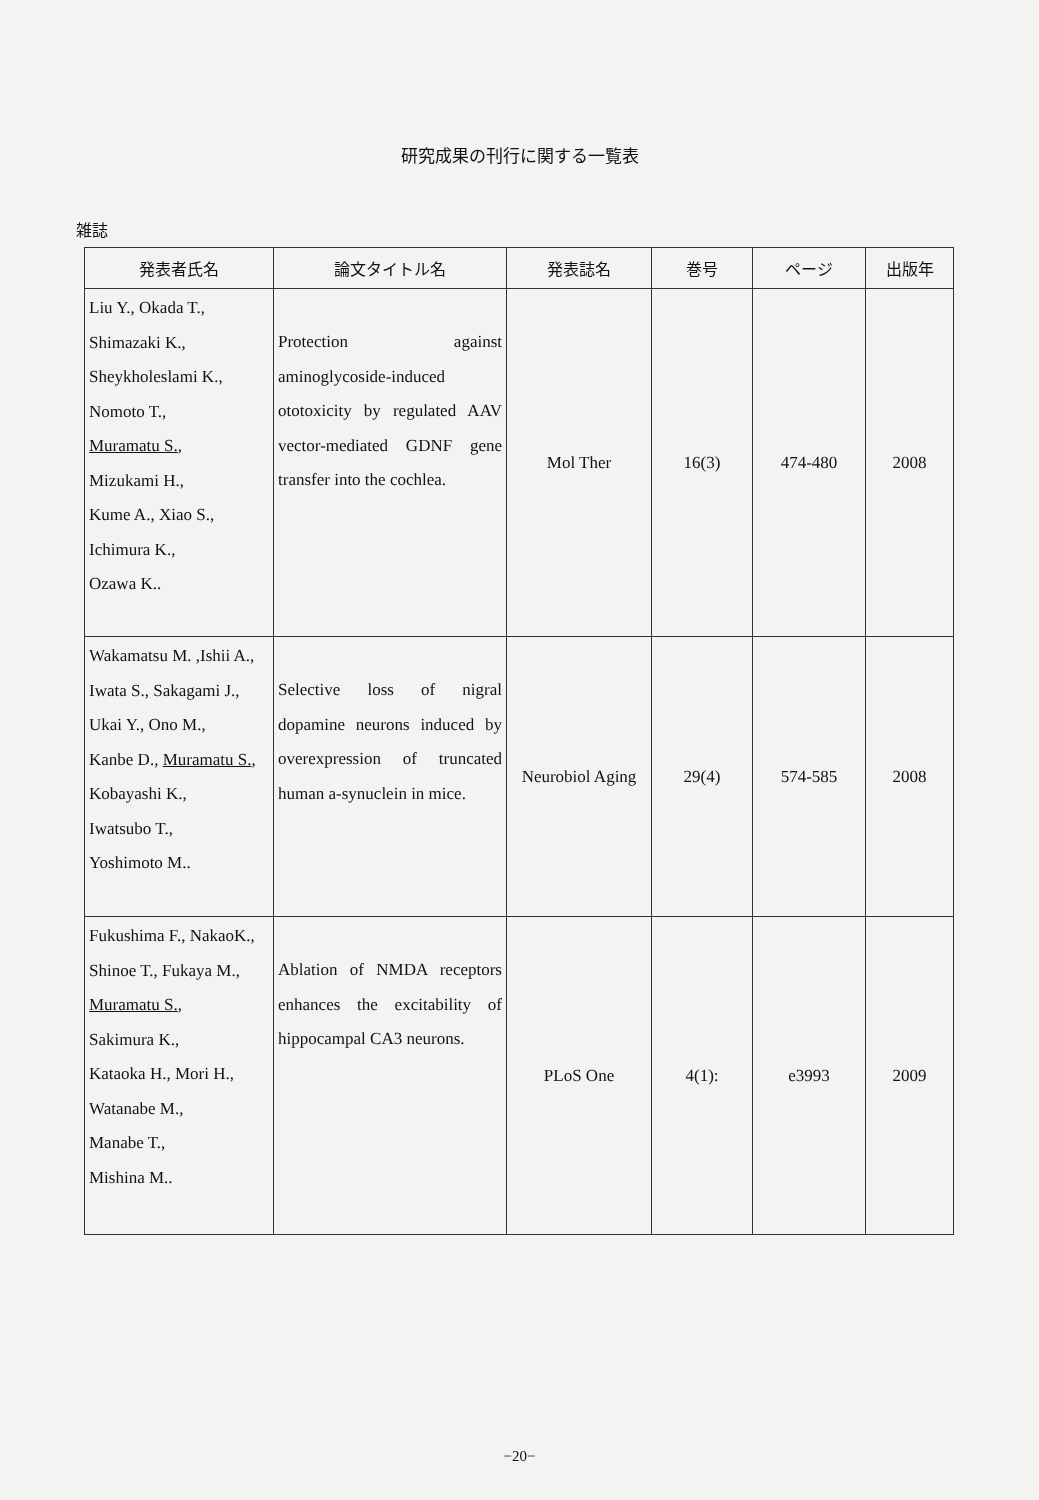研究成果の刊行に関する一覧表
雑誌
| 発表者氏名 | 論文タイトル名 | 発表誌名 | 巻号 | ページ | 出版年 |
| --- | --- | --- | --- | --- | --- |
| Liu Y., Okada T., Shimazaki K., Sheykholeslami K., Nomoto T., Muramatu S. , Mizukami H., Kume A., Xiao S., Ichimura K., Ozawa K.. | Protection against aminoglycoside-induced ototoxicity by regulated AAV vector-mediated GDNF gene transfer into the cochlea. | Mol Ther | 16(3) | 474-480 | 2008 |
| Wakamatsu M. ,Ishii A., Iwata S., Sakagami J., Ukai Y., Ono M., Kanbe D., Muramatu S. , Kobayashi K., Iwatsubo T., Yoshimoto M.. | Selective loss of nigral dopamine neurons induced by overexpression of truncated human a-synuclein in mice. | Neurobiol Aging | 29(4) | 574-585 | 2008 |
| Fukushima F., NakaoK., Shinoe T., Fukaya M., Muramatu S. , Sakimura K., Kataoka H., Mori H., Watanabe M., Manabe T., Mishina M.. | Ablation of NMDA receptors enhances the excitability of hippocampal CA3 neurons. | PLoS One | 4(1): | e3993 | 2009 |
−20−